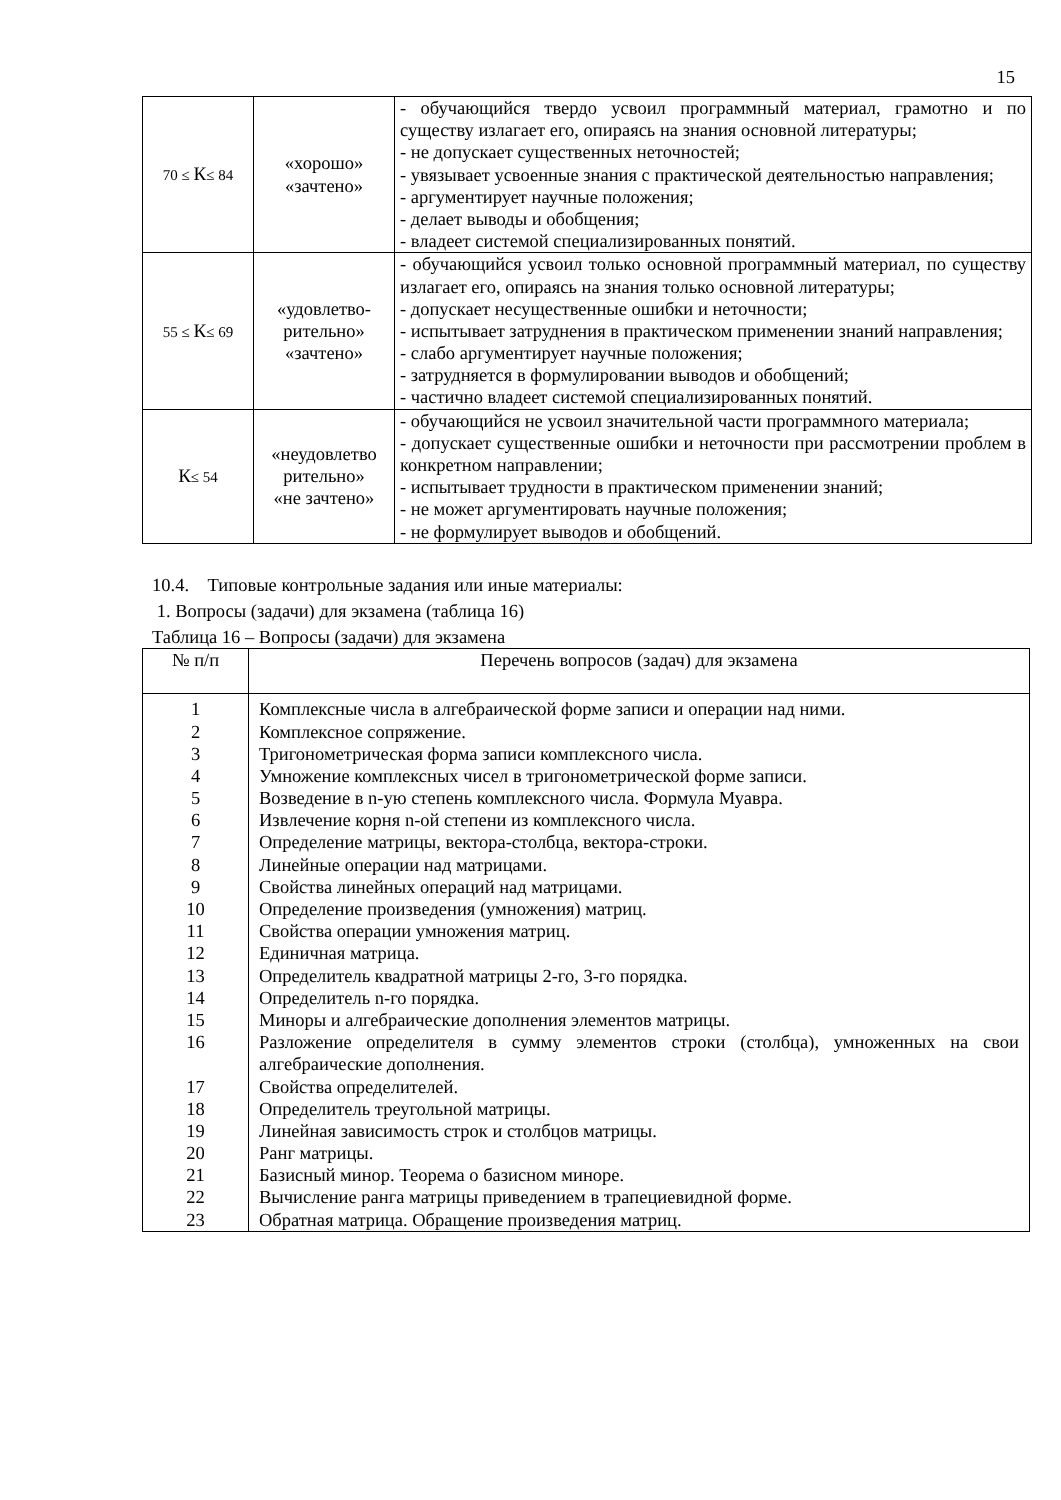15
| 70 ≤ К ≤ 84 | «хорошо» «зачтено» | - обучающийся твердо усвоил программный материал, грамотно и по существу излагает его, опираясь на знания основной литературы; - не допускает существенных неточностей; - увязывает усвоенные знания с практической деятельностью направления; - аргументирует научные положения; - делает выводы и обобщения; - владеет системой специализированных понятий. |
| 55 ≤ К ≤ 69 | «удовлетво- рительно» «зачтено» | - обучающийся усвоил только основной программный материал, по существу излагает его, опираясь на знания только основной литературы; - допускает несущественные ошибки и неточности; - испытывает затруднения в практическом применении знаний направления; - слабо аргументирует научные положения; - затрудняется в формулировании выводов и обобщений; - частично владеет системой специализированных понятий. |
| К ≤ 54 | «неудовлетво рительно» «не зачтено» | - обучающийся не усвоил значительной части программного материала; - допускает существенные ошибки и неточности при рассмотрении проблем в конкретном направлении; - испытывает трудности в практическом применении знаний; - не может аргументировать научные положения; - не формулирует выводов и обобщений. |
10.4. Типовые контрольные задания или иные материалы:
1. Вопросы (задачи) для экзамена (таблица 16)
Таблица 16 – Вопросы (задачи) для экзамена
| № п/п | Перечень вопросов (задач) для экзамена |
| --- | --- |
| 1 2 3 4 5 6 7 8 9 10 11 12 13 14 15 16 17 18 19 20 21 22 23 | Комплексные числа в алгебраической форме записи и операции над ними. Комплексное сопряжение. Тригонометрическая форма записи комплексного числа. Умножение комплексных чисел в тригонометрической форме записи. Возведение в n-ую степень комплексного числа. Формула Муавра. Извлечение корня n-ой степени из комплексного числа. Определение матрицы, вектора-столбца, вектора-строки. Линейные операции над матрицами. Свойства линейных операций над матрицами. Определение произведения (умножения) матриц. Свойства операции умножения матриц. Единичная матрица. Определитель квадратной матрицы 2-го, 3-го порядка. Определитель n-го порядка. Миноры и алгебраические дополнения элементов матрицы. Разложение определителя в сумму элементов строки (столбца), умноженных на свои алгебраические дополнения. Свойства определителей. Определитель треугольной матрицы. Линейная зависимость строк и столбцов матрицы. Ранг матрицы. Базисный минор. Теорема о базисном миноре. Вычисление ранга матрицы приведением в трапециевидной форме. Обратная матрица. Обращение произведения матриц. |